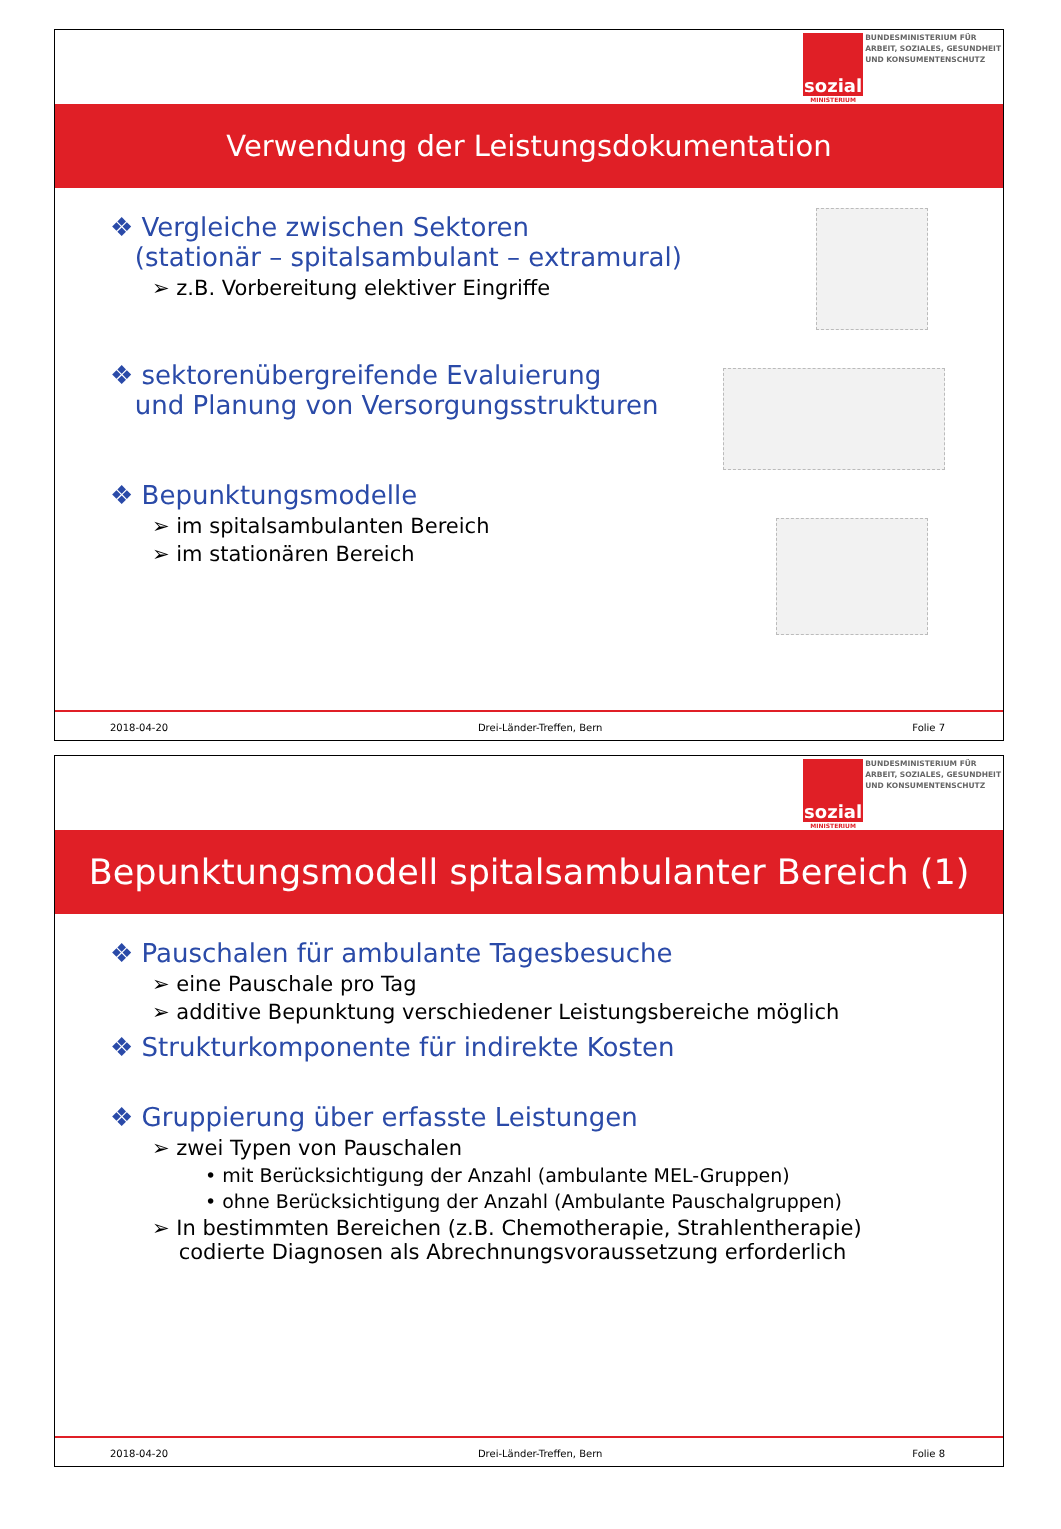sozial
MINISTERIUM
BUNDESMINISTERIUM FÜR
ARBEIT, SOZIALES, GESUNDHEIT
UND KONSUMENTENSCHUTZ
Verwendung der Leistungsdokumentation
❖ Vergleiche zwischen Sektoren
(stationär – spitalsambulant – extramural)
➢ z.B. Vorbereitung elektiver Eingriffe
❖ sektorenübergreifende Evaluierung
und Planung von Versorgungsstrukturen
❖ Bepunktungsmodelle
➢ im spitalsambulanten Bereich
➢ im stationären Bereich
2018-04-20 Drei-Länder-Treffen, Bern Folie 7
sozial
MINISTERIUM
BUNDESMINISTERIUM FÜR
ARBEIT, SOZIALES, GESUNDHEIT
UND KONSUMENTENSCHUTZ
Bepunktungsmodell spitalsambulanter Bereich (1)
❖ Pauschalen für ambulante Tagesbesuche
➢ eine Pauschale pro Tag
➢ additive Bepunktung verschiedener Leistungsbereiche möglich
❖ Strukturkomponente für indirekte Kosten
❖ Gruppierung über erfasste Leistungen
➢ zwei Typen von Pauschalen
• mit Berücksichtigung der Anzahl (ambulante MEL-Gruppen)
• ohne Berücksichtigung der Anzahl (Ambulante Pauschalgruppen)
➢ In bestimmten Bereichen (z.B. Chemotherapie, Strahlentherapie)
codierte Diagnosen als Abrechnungsvoraussetzung erforderlich
2018-04-20 Drei-Länder-Treffen, Bern Folie 8